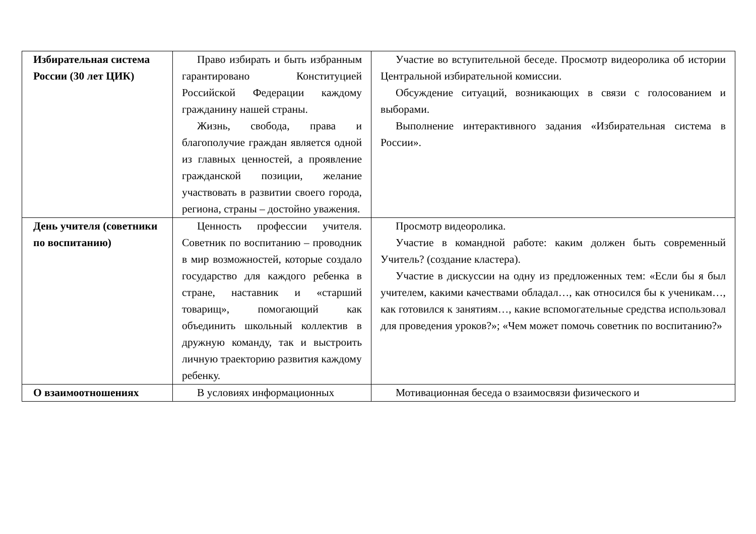| Избирательная система России (30 лет ЦИК) | Право избирать и быть избранным гарантировано Конституцией Российской Федерации каждому гражданину нашей страны. Жизнь, свобода, права и благополучие граждан является одной из главных ценностей, а проявление гражданской позиции, желание участвовать в развитии своего города, региона, страны – достойно уважения. | Участие во вступительной беседе. Просмотр видеоролика об истории Центральной избирательной комиссии. Обсуждение ситуаций, возникающих в связи с голосованием и выборами. Выполнение интерактивного задания «Избирательная система в России». |
| День учителя (советники по воспитанию) | Ценность профессии учителя. Советник по воспитанию – проводник в мир возможностей, которые создало государство для каждого ребенка в стране, наставник и «старший товарищ», помогающий как объединить школьный коллектив в дружную команду, так и выстроить личную траекторию развития каждому ребенку. | Просмотр видеоролика. Участие в командной работе: каким должен быть современный Учитель? (создание кластера). Участие в дискуссии на одну из предложенных тем: «Если бы я был учителем, какими качествами обладал…, как относился бы к ученикам…, как готовился к занятиям…, какие вспомогательные средства использовал для проведения уроков?»; «Чем может помочь советник по воспитанию?» |
| О взаимоотношениях | В условиях информационных | Мотивационная беседа о взаимосвязи физического и |